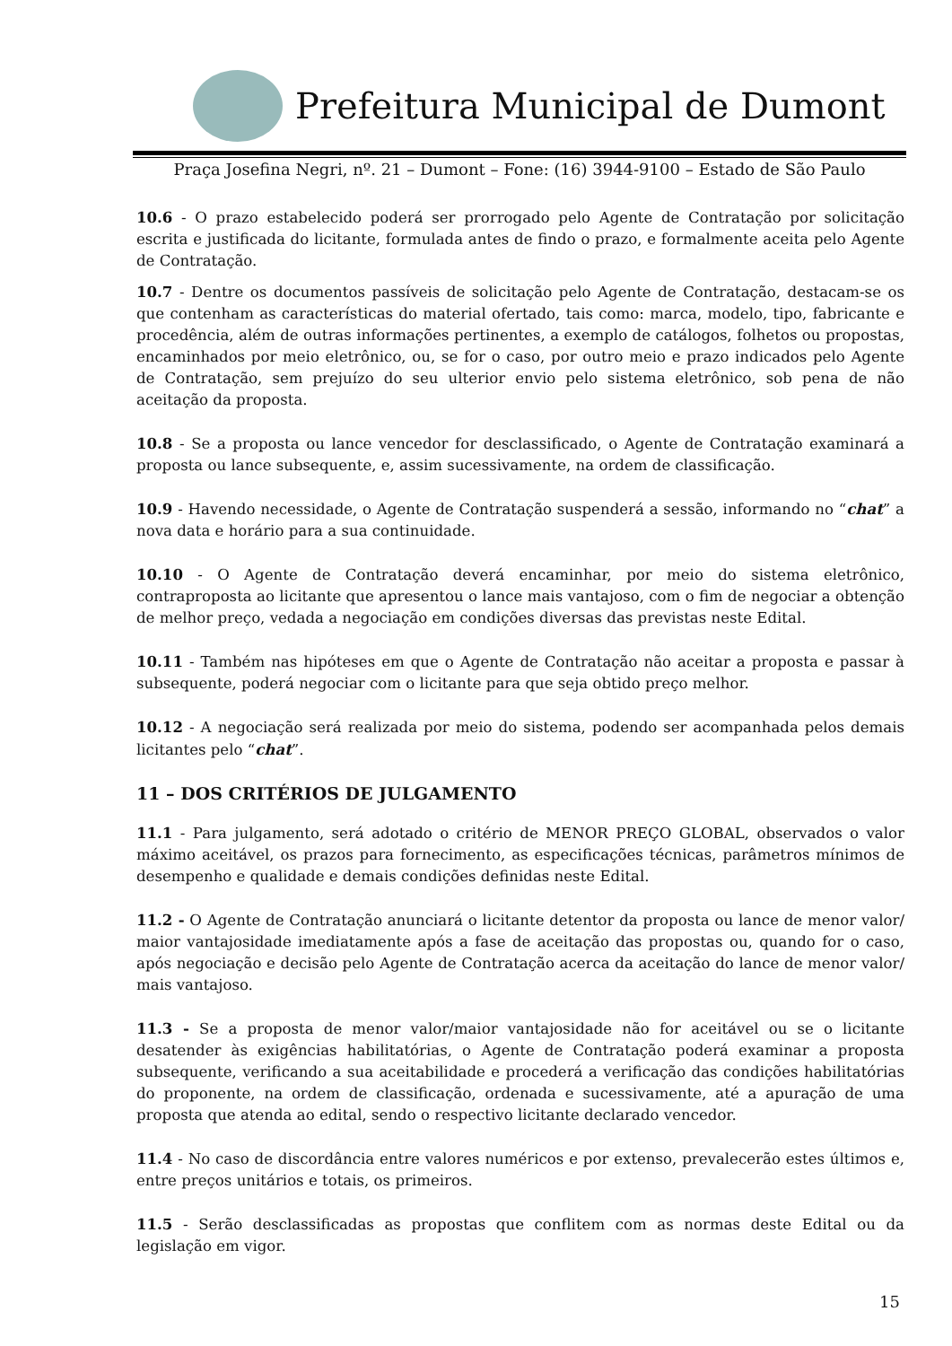Prefeitura Municipal de Dumont
Praça Josefina Negri, nº. 21 – Dumont – Fone: (16) 3944-9100 – Estado de São Paulo
10.6 - O prazo estabelecido poderá ser prorrogado pelo Agente de Contratação por solicitação escrita e justificada do licitante, formulada antes de findo o prazo, e formalmente aceita pelo Agente de Contratação.
10.7 - Dentre os documentos passíveis de solicitação pelo Agente de Contratação, destacam-se os que contenham as características do material ofertado, tais como: marca, modelo, tipo, fabricante e procedência, além de outras informações pertinentes, a exemplo de catálogos, folhetos ou propostas, encaminhados por meio eletrônico, ou, se for o caso, por outro meio e prazo indicados pelo Agente de Contratação, sem prejuízo do seu ulterior envio pelo sistema eletrônico, sob pena de não aceitação da proposta.
10.8 - Se a proposta ou lance vencedor for desclassificado, o Agente de Contratação examinará a proposta ou lance subsequente, e, assim sucessivamente, na ordem de classificação.
10.9 - Havendo necessidade, o Agente de Contratação suspenderá a sessão, informando no “chat” a nova data e horário para a sua continuidade.
10.10 - O Agente de Contratação deverá encaminhar, por meio do sistema eletrônico, contraproposta ao licitante que apresentou o lance mais vantajoso, com o fim de negociar a obtenção de melhor preço, vedada a negociação em condições diversas das previstas neste Edital.
10.11 - Também nas hipóteses em que o Agente de Contratação não aceitar a proposta e passar à subsequente, poderá negociar com o licitante para que seja obtido preço melhor.
10.12 - A negociação será realizada por meio do sistema, podendo ser acompanhada pelos demais licitantes pelo “chat”.
11 – DOS CRITÉRIOS DE JULGAMENTO
11.1 - Para julgamento, será adotado o critério de MENOR PREÇO GLOBAL, observados o valor máximo aceitável, os prazos para fornecimento, as especificações técnicas, parâmetros mínimos de desempenho e qualidade e demais condições definidas neste Edital.
11.2 - O Agente de Contratação anunciará o licitante detentor da proposta ou lance de menor valor/ maior vantajosidade imediatamente após a fase de aceitação das propostas ou, quando for o caso, após negociação e decisão pelo Agente de Contratação acerca da aceitação do lance de menor valor/ mais vantajoso.
11.3 - Se a proposta de menor valor/maior vantajosidade não for aceitável ou se o licitante desatender às exigências habilitatórias, o Agente de Contratação poderá examinar a proposta subsequente, verificando a sua aceitabilidade e procederá a verificação das condições habilitatórias do proponente, na ordem de classificação, ordenada e sucessivamente, até a apuração de uma proposta que atenda ao edital, sendo o respectivo licitante declarado vencedor.
11.4 - No caso de discordância entre valores numéricos e por extenso, prevalecerão estes últimos e, entre preços unitários e totais, os primeiros.
11.5 - Serão desclassificadas as propostas que conflitem com as normas deste Edital ou da legislação em vigor.
15